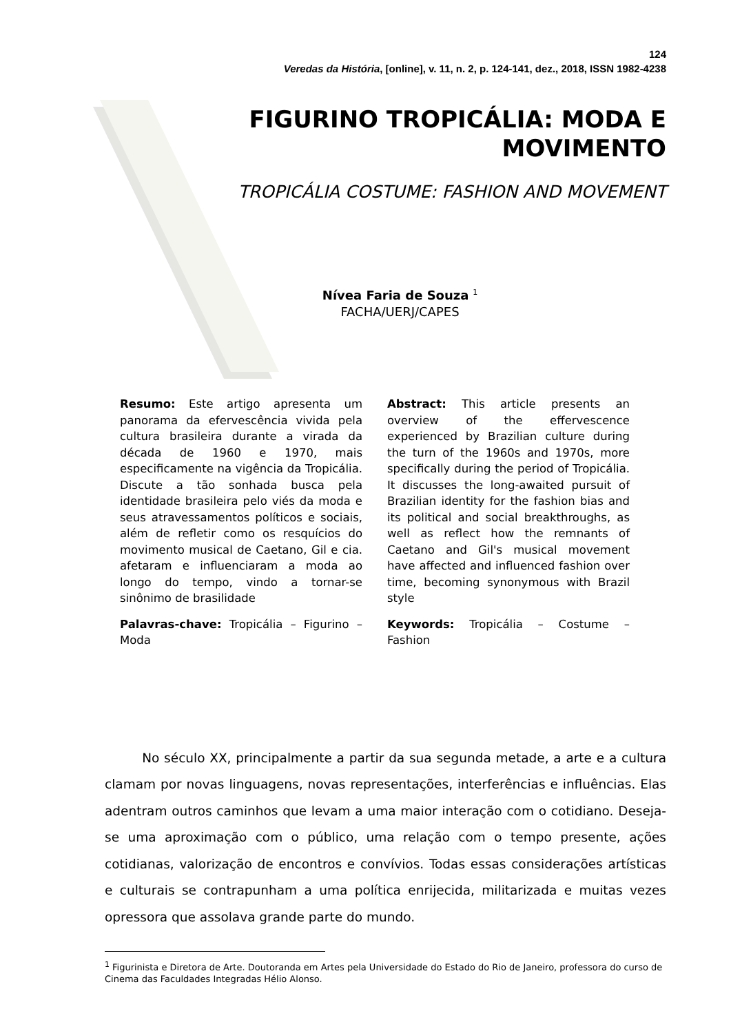124
Veredas da História, [online], v. 11, n. 2, p. 124-141, dez., 2018, ISSN 1982-4238
FIGURINO TROPICÁLIA: MODA E
MOVIMENTO
TROPICÁLIA COSTUME: FASHION AND MOVEMENT
Nívea Faria de Souza <sup>1</sup>
FACHA/UERJ/CAPES
Resumo: Este artigo apresenta um panorama da efervescência vivida pela cultura brasileira durante a virada da década de 1960 e 1970, mais especificamente na vigência da Tropicália. Discute a tão sonhada busca pela identidade brasileira pelo viés da moda e seus atravessamentos políticos e sociais, além de refletir como os resquícios do movimento musical de Caetano, Gil e cia. afetaram e influenciaram a moda ao longo do tempo, vindo a tornar-se sinônimo de brasilidade
Palavras-chave: Tropicália – Figurino – Moda
Abstract: This article presents an overview of the effervescence experienced by Brazilian culture during the turn of the 1960s and 1970s, more specifically during the period of Tropicália. It discusses the long-awaited pursuit of Brazilian identity for the fashion bias and its political and social breakthroughs, as well as reflect how the remnants of Caetano and Gil's musical movement have affected and influenced fashion over time, becoming synonymous with Brazil style
Keywords: Tropicália – Costume – Fashion
No século XX, principalmente a partir da sua segunda metade, a arte e a cultura clamam por novas linguagens, novas representações, interferências e influências. Elas adentram outros caminhos que levam a uma maior interação com o cotidiano. Deseja-se uma aproximação com o público, uma relação com o tempo presente, ações cotidianas, valorização de encontros e convívios. Todas essas considerações artísticas e culturais se contrapunham a uma política enrijecida, militarizada e muitas vezes opressora que assolava grande parte do mundo.
<sup>1</sup> Figurinista e Diretora de Arte. Doutoranda em Artes pela Universidade do Estado do Rio de Janeiro, professora do curso de Cinema das Faculdades Integradas Hélio Alonso.